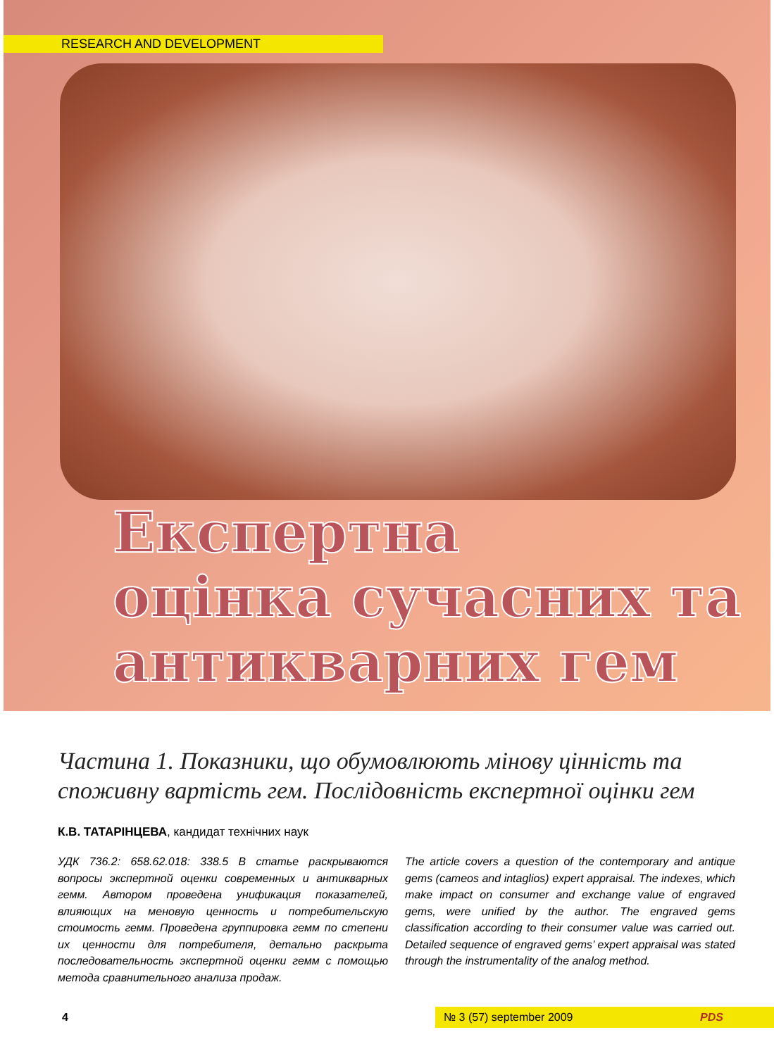RESEARCH AND DEVELOPMENT
Експертна
оцінка сучасних та
антикварних гем
Частина 1. Показники, що обумовлюють мінову цінність та споживну вартість гем. Послідовність експертної оцінки гем
К.В. ТАТАРІНЦЕВА, кандидат технічних наук
УДК 736.2: 658.62.018: 338.5 В статье раскрываются вопросы экспертной оценки современных и антикварных гемм. Автором проведена унификация показателей, влияющих на меновую ценность и потребительскую стоимость гемм. Проведена группировка гемм по степени их ценности для потребителя, детально раскрыта последовательность экспертной оценки гемм с помощью метода сравнительного анализа продаж.
The article covers a question of the contemporary and antique gems (cameos and intaglios) expert appraisal. The indexes, which make impact on consumer and exchange value of engraved gems, were unified by the author. The engraved gems classification according to their consumer value was carried out. Detailed sequence of engraved gems’ expert appraisal was stated through the instrumentality of the analog method.
4
№ 3 (57) september 2009 PDS